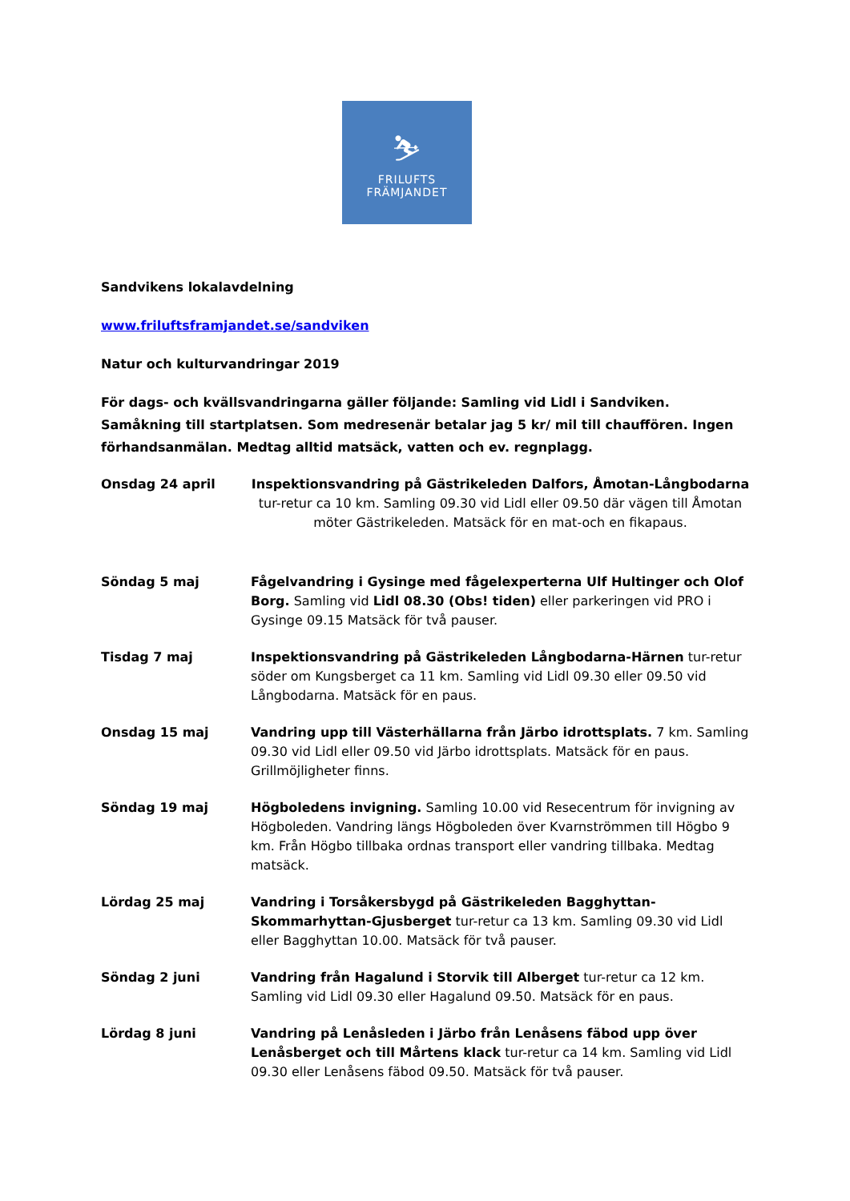⛷
FRILUFTS
FRÄMJANDET
Sandvikens lokalavdelning
www.friluftsframjandet.se/sandviken
Natur och kulturvandringar 2019
För dags- och kvällsvandringarna gäller följande: Samling vid Lidl i Sandviken. Samåkning till startplatsen. Som medresenär betalar jag 5 kr/ mil till chauffören. Ingen förhandsanmälan. Medtag alltid matsäck, vatten och ev. regnplagg.
Onsdag 24 april Inspektionsvandring på Gästrikeleden Dalfors, Åmotan-Långbodarna tur-retur ca 10 km. Samling 09.30 vid Lidl eller 09.50 där vägen till Åmotan möter Gästrikeleden. Matsäck för en mat-och en fikapaus.
Söndag 5 maj Fågelvandring i Gysinge med fågelexperterna Ulf Hultinger och Olof Borg. Samling vid Lidl 08.30 (Obs! tiden) eller parkeringen vid PRO i Gysinge 09.15 Matsäck för två pauser.
Tisdag 7 maj Inspektionsvandring på Gästrikeleden Långbodarna-Härnen tur-retur söder om Kungsberget ca 11 km. Samling vid Lidl 09.30 eller 09.50 vid Långbodarna. Matsäck för en paus.
Onsdag 15 maj Vandring upp till Västerhällarna från Järbo idrottsplats. 7 km. Samling 09.30 vid Lidl eller 09.50 vid Järbo idrottsplats. Matsäck för en paus. Grillmöjligheter finns.
Söndag 19 maj Högboledens invigning. Samling 10.00 vid Resecentrum för invigning av Högboleden. Vandring längs Högboleden över Kvarnströmmen till Högbo 9 km. Från Högbo tillbaka ordnas transport eller vandring tillbaka. Medtag matsäck.
Lördag 25 maj Vandring i Torsåkersbygd på Gästrikeleden Bagghyttan-Skommarhyttan-Gjusberget tur-retur ca 13 km. Samling 09.30 vid Lidl eller Bagghyttan 10.00. Matsäck för två pauser.
Söndag 2 juni Vandring från Hagalund i Storvik till Alberget tur-retur ca 12 km. Samling vid Lidl 09.30 eller Hagalund 09.50. Matsäck för en paus.
Lördag 8 juni Vandring på Lenåsleden i Järbo från Lenåsens fäbod upp över Lenåsberget och till Mårtens klack tur-retur ca 14 km. Samling vid Lidl 09.30 eller Lenåsens fäbod 09.50. Matsäck för två pauser.